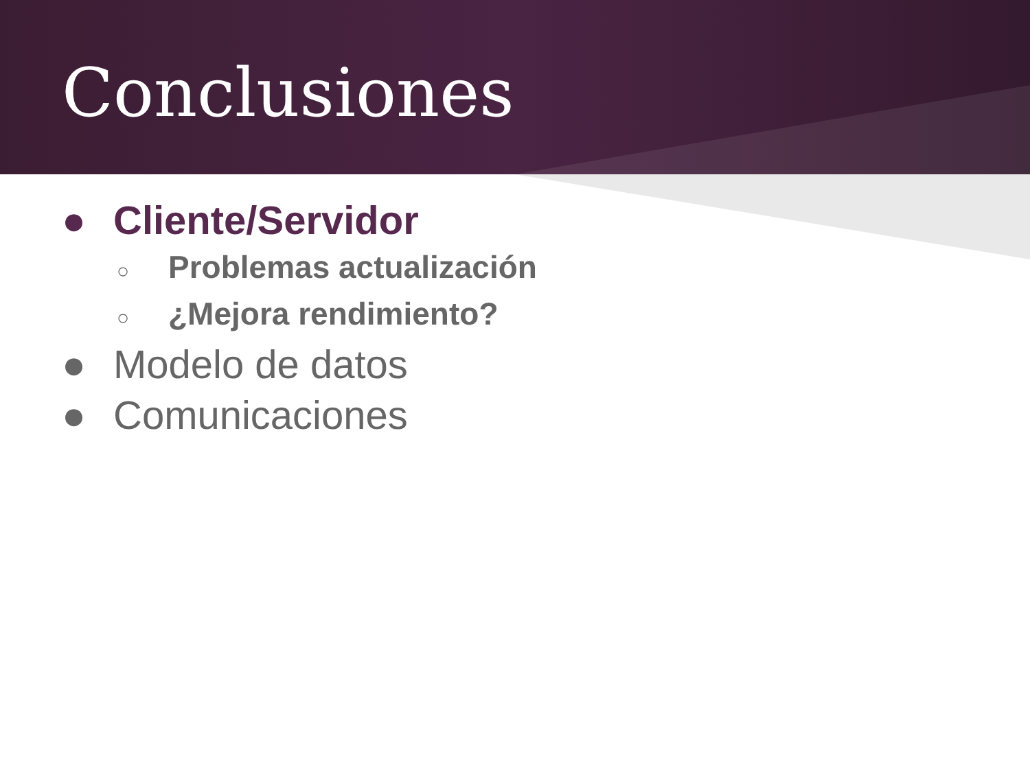Conclusiones
● Cliente/Servidor
○ Problemas actualización
○ ¿Mejora rendimiento?
● Modelo de datos
● Comunicaciones